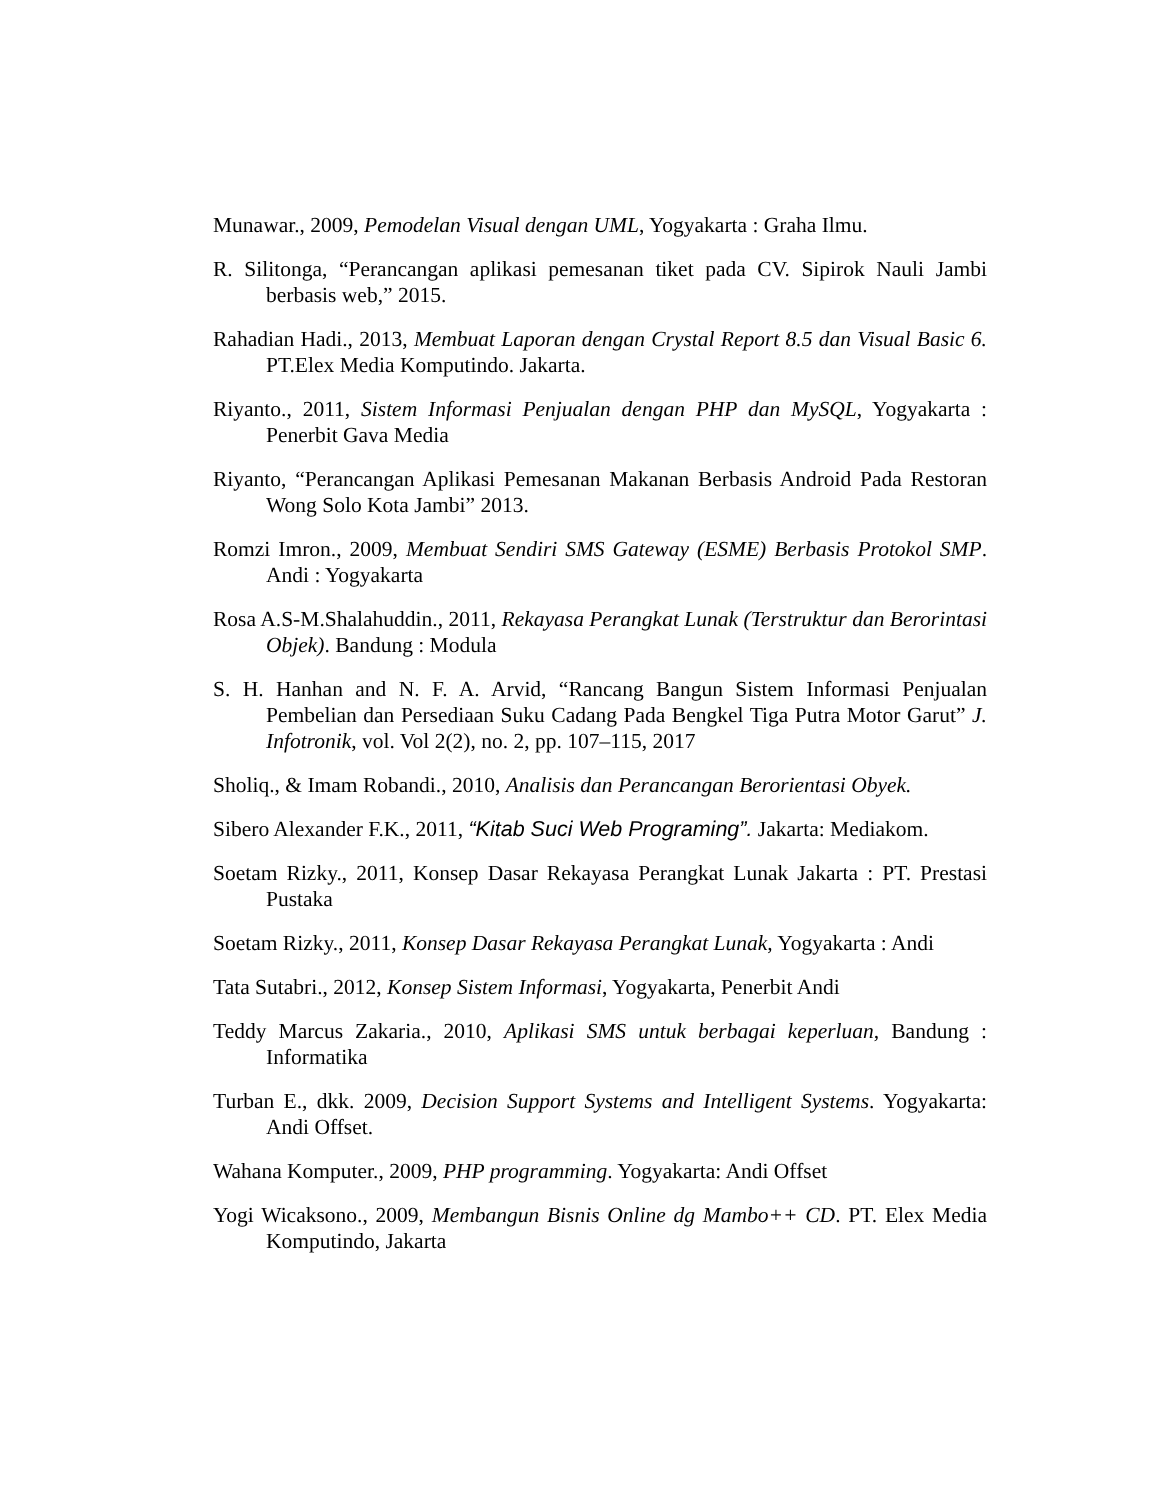Munawar., 2009, Pemodelan Visual dengan UML, Yogyakarta : Graha Ilmu.
R. Silitonga, “Perancangan aplikasi pemesanan tiket pada CV. Sipirok Nauli Jambi berbasis web,” 2015.
Rahadian Hadi., 2013, Membuat Laporan dengan Crystal Report 8.5 dan Visual Basic 6. PT.Elex Media Komputindo. Jakarta.
Riyanto., 2011, Sistem Informasi Penjualan dengan PHP dan MySQL, Yogyakarta : Penerbit Gava Media
Riyanto, “Perancangan Aplikasi Pemesanan Makanan Berbasis Android Pada Restoran Wong Solo Kota Jambi” 2013.
Romzi Imron., 2009, Membuat Sendiri SMS Gateway (ESME) Berbasis Protokol SMP. Andi : Yogyakarta
Rosa A.S-M.Shalahuddin., 2011, Rekayasa Perangkat Lunak (Terstruktur dan Berorintasi Objek). Bandung : Modula
S. H. Hanhan and N. F. A. Arvid, “Rancang Bangun Sistem Informasi Penjualan Pembelian dan Persediaan Suku Cadang Pada Bengkel Tiga Putra Motor Garut” J. Infotronik, vol. Vol 2(2), no. 2, pp. 107–115, 2017
Sholiq., & Imam Robandi., 2010, Analisis dan Perancangan Berorientasi Obyek.
Sibero Alexander F.K., 2011, “Kitab Suci Web Programing”. Jakarta: Mediakom.
Soetam Rizky., 2011, Konsep Dasar Rekayasa Perangkat Lunak Jakarta : PT. Prestasi Pustaka
Soetam Rizky., 2011, Konsep Dasar Rekayasa Perangkat Lunak, Yogyakarta : Andi
Tata Sutabri., 2012, Konsep Sistem Informasi, Yogyakarta, Penerbit Andi
Teddy Marcus Zakaria., 2010, Aplikasi SMS untuk berbagai keperluan, Bandung : Informatika
Turban E., dkk. 2009, Decision Support Systems and Intelligent Systems. Yogyakarta: Andi Offset.
Wahana Komputer., 2009, PHP programming. Yogyakarta: Andi Offset
Yogi Wicaksono., 2009, Membangun Bisnis Online dg Mambo++ CD. PT. Elex Media Komputindo, Jakarta